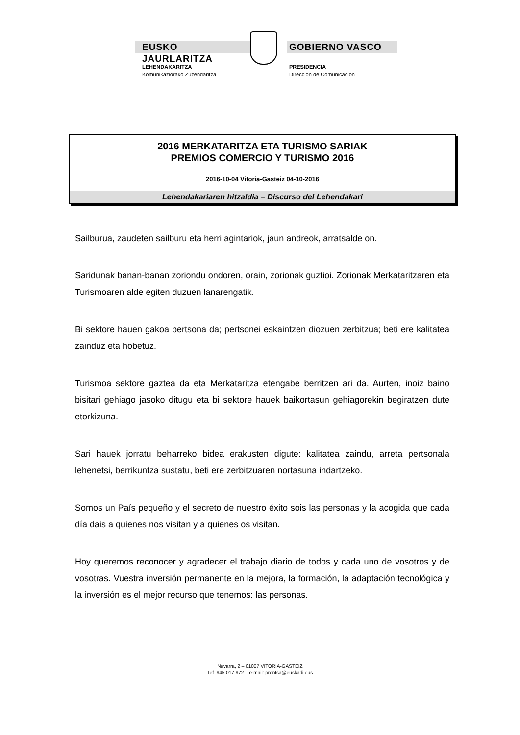EUSKO JAURLARITZA GOBIERNO VASCO
LEHENDAKARITZA
Komunikaziorako Zuzendaritza
PRESIDENCIA
Dirección de Comunicación
2016 MERKATARITZA ETA TURISMO SARIAK
PREMIOS COMERCIO Y TURISMO 2016
2016-10-04 Vitoria-Gasteiz 04-10-2016
Lehendakariaren hitzaldia – Discurso del Lehendakari
Sailburua, zaudeten sailburu eta herri agintariok, jaun andreok, arratsalde on.
Saridunak banan-banan zoriondu ondoren, orain, zorionak guztioi. Zorionak Merkataritzaren eta Turismoaren alde egiten duzuen lanarengatik.
Bi sektore hauen gakoa pertsona da; pertsonei eskaintzen diozuen zerbitzua; beti ere kalitatea zainduz eta hobetuz.
Turismoa sektore gaztea da eta Merkataritza etengabe berritzen ari da. Aurten, inoiz baino bisitari gehiago jasoko ditugu eta bi sektore hauek baikortasun gehiagorekin begiratzen dute etorkizuna.
Sari hauek jorratu beharreko bidea erakusten digute: kalitatea zaindu, arreta pertsonala lehenetsi, berrikuntza sustatu, beti ere zerbitzuaren nortasuna indartzeko.
Somos un País pequeño y el secreto de nuestro éxito sois las personas y la acogida que cada día dais a quienes nos visitan y a quienes os visitan.
Hoy queremos reconocer y agradecer el trabajo diario de todos y cada uno de vosotros y de vosotras. Vuestra inversión permanente en la mejora, la formación, la adaptación tecnológica y la inversión es el mejor recurso que tenemos: las personas.
Navarra, 2 – 01007 VITORIA-GASTEIZ
Tef. 945 017 972 – e-mail: prentsa@euskadi.eus